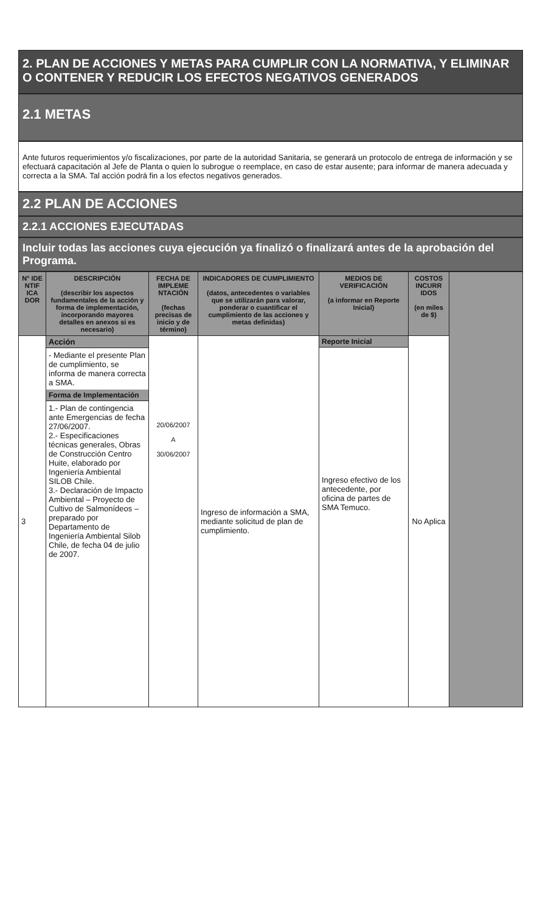2. PLAN DE ACCIONES Y METAS PARA CUMPLIR CON LA NORMATIVA, Y ELIMINAR O CONTENER Y REDUCIR LOS EFECTOS NEGATIVOS GENERADOS
2.1 METAS
Ante futuros requerimientos y/o fiscalizaciones, por parte de la autoridad Sanitaria, se generará un protocolo de entrega de información y se efectuará capacitación al Jefe de Planta o quien lo subrogue o reemplace, en caso de estar ausente; para informar de manera adecuada y correcta a la SMA. Tal acción podrá fin a los efectos negativos generados.
2.2 PLAN DE ACCIONES
2.2.1 ACCIONES EJECUTADAS
Incluir todas las acciones cuya ejecución ya finalizó o finalizará antes de la aprobación del Programa.
| N° IDE NTIF ICA DOR | DESCRIPCIÓN (describir los aspectos fundamentales de la acción y forma de implementación, incorporando mayores detalles en anexos si es necesario) | FECHA DE IMPLEME NTACIÓN (fechas precisas de inicio y de término) | INDICADORES DE CUMPLIMIENTO (datos, antecedentes o variables que se utilizarán para valorar, ponderar o cuantificar el cumplimiento de las acciones y metas definidas) | MEDIOS DE VERIFICACIÓN (a informar en Reporte Inicial) | COSTOS INCURR IDOS (en miles de $) | |
| --- | --- | --- | --- | --- | --- | --- |
| 3 | Acción - Mediante el presente Plan de cumplimiento, se informa de manera correcta a SMA. Forma de Implementación 1.- Plan de contingencia ante Emergencias de fecha 27/06/2007. 2.- Especificaciones técnicas generales, Obras de Construcción Centro Huite, elaborado por Ingeniería Ambiental SILOB Chile. 3.- Declaración de Impacto Ambiental – Proyecto de Cultivo de Salmonídeos – preparado por Departamento de Ingeniería Ambiental Silob Chile, de fecha 04 de julio de 2007. | 20/06/2007 A 30/06/2007 | Ingreso de información a SMA, mediante solicitud de plan de cumplimiento. | Reporte Inicial Ingreso efectivo de los antecedente, por oficina de partes de SMA Temuco. | No Aplica | |